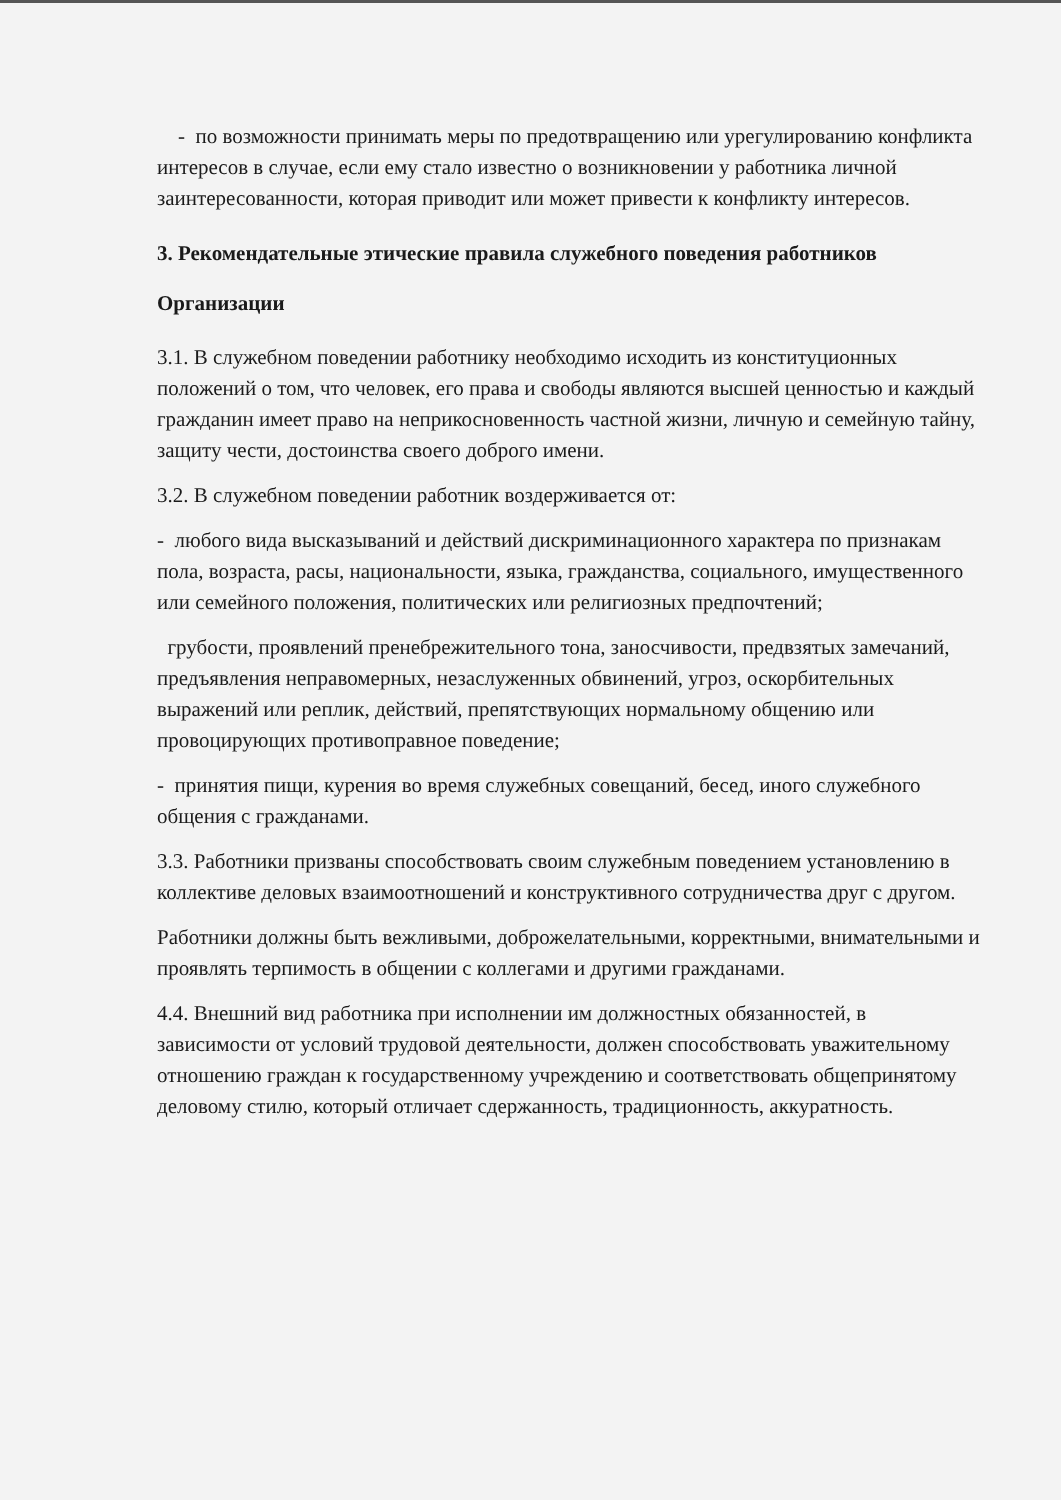- по возможности принимать меры по предотвращению или урегулированию конфликта интересов в случае, если ему стало известно о возникновении у работника личной заинтересованности, которая приводит или может привести к конфликту интересов.
3. Рекомендательные этические правила служебного поведения работников Организации
3.1. В служебном поведении работнику необходимо исходить из конституционных положений о том, что человек, его права и свободы являются высшей ценностью и каждый гражданин имеет право на неприкосновенность частной жизни, личную и семейную тайну, защиту чести, достоинства своего доброго имени.
3.2. В служебном поведении работник воздерживается от:
- любого вида высказываний и действий дискриминационного характера по признакам пола, возраста, расы, национальности, языка, гражданства, социального, имущественного или семейного положения, политических или религиозных предпочтений;
грубости, проявлений пренебрежительного тона, заносчивости, предвзятых замечаний, предъявления неправомерных, незаслуженных обвинений, угроз, оскорбительных выражений или реплик, действий, препятствующих нормальному общению или провоцирующих противоправное поведение;
- принятия пищи, курения во время служебных совещаний, бесед, иного служебного общения с гражданами.
3.3. Работники призваны способствовать своим служебным поведением установлению в коллективе деловых взаимоотношений и конструктивного сотрудничества друг с другом.
Работники должны быть вежливыми, доброжелательными, корректными, внимательными и проявлять терпимость в общении с коллегами и другими гражданами.
4.4. Внешний вид работника при исполнении им должностных обязанностей, в зависимости от условий трудовой деятельности, должен способствовать уважительному отношению граждан к государственному учреждению и соответствовать общепринятому деловому стилю, который отличает сдержанность, традиционность, аккуратность.